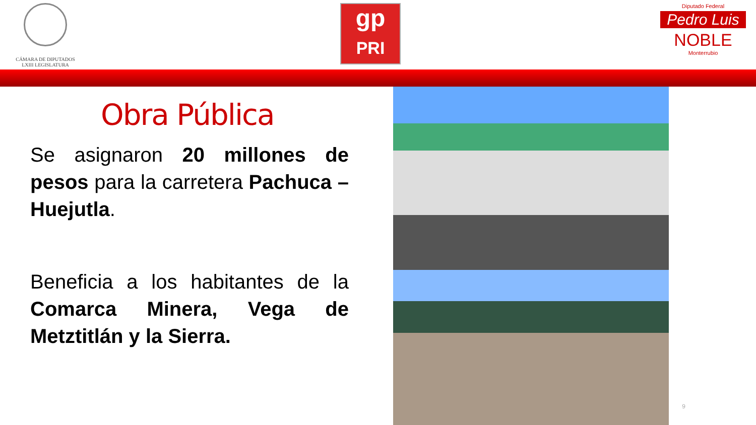CÁMARA DE DIPUTADOS
LXIII LEGISLATURA
gp
PRI
Diputado Federal
Pedro Luis
NOBLE
Monterrubio
Obra Pública
Se asignaron 20 millones de pesos para la carretera Pachuca – Huejutla.
Beneficia a los habitantes de la Comarca Minera, Vega de Metztitlán y la Sierra.
9